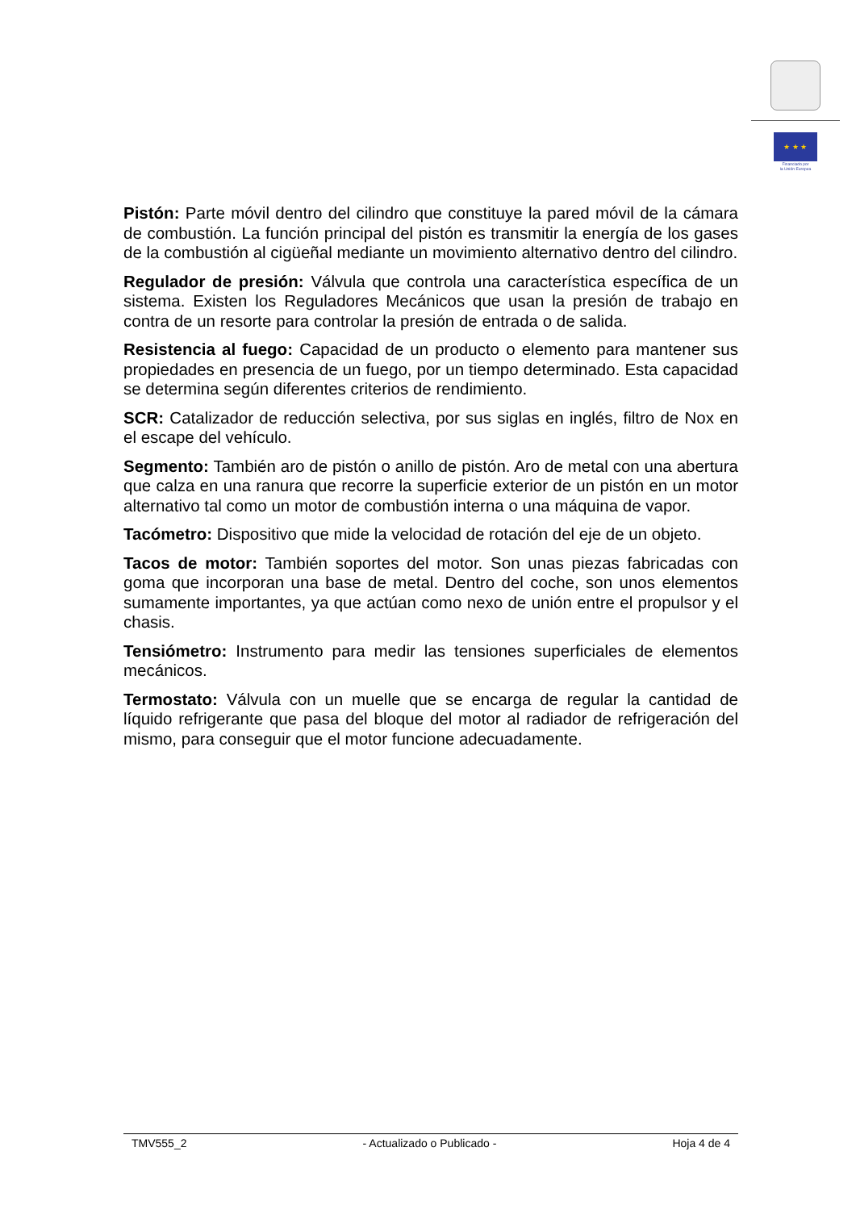★ ★ ★
Financiado por
la Unión Europea
Pistón: Parte móvil dentro del cilindro que constituye la pared móvil de la cámara de combustión. La función principal del pistón es transmitir la energía de los gases de la combustión al cigüeñal mediante un movimiento alternativo dentro del cilindro.
Regulador de presión: Válvula que controla una característica específica de un sistema. Existen los Reguladores Mecánicos que usan la presión de trabajo en contra de un resorte para controlar la presión de entrada o de salida.
Resistencia al fuego: Capacidad de un producto o elemento para mantener sus propiedades en presencia de un fuego, por un tiempo determinado. Esta capacidad se determina según diferentes criterios de rendimiento.
SCR: Catalizador de reducción selectiva, por sus siglas en inglés, filtro de Nox en el escape del vehículo.
Segmento: También aro de pistón o anillo de pistón. Aro de metal con una abertura que calza en una ranura que recorre la superficie exterior de un pistón en un motor alternativo tal como un motor de combustión interna o una máquina de vapor.
Tacómetro: Dispositivo que mide la velocidad de rotación del eje de un objeto.
Tacos de motor: También soportes del motor. Son unas piezas fabricadas con goma que incorporan una base de metal. Dentro del coche, son unos elementos sumamente importantes, ya que actúan como nexo de unión entre el propulsor y el chasis.
Tensiómetro: Instrumento para medir las tensiones superficiales de elementos mecánicos.
Termostato: Válvula con un muelle que se encarga de regular la cantidad de líquido refrigerante que pasa del bloque del motor al radiador de refrigeración del mismo, para conseguir que el motor funcione adecuadamente.
TMV555_2 - Actualizado o Publicado - Hoja 4 de 4